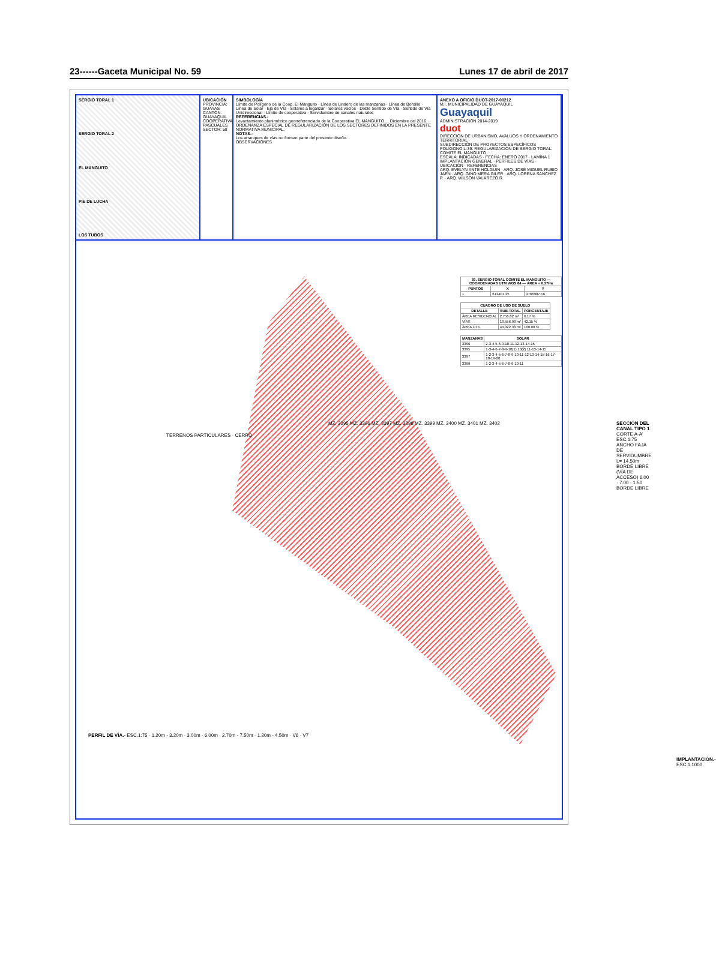23------Gaceta Municipal No. 59 Lunes 17 de abril de 2017
SERGIO TORAL 1
SERGIO TORAL 2
EL MANGUITO
PIE DE LUCHA
LOS TUBOS
UBICACIÓN
PROVINCIA: GUAYAS
CANTÓN: GUAYAQUIL
COOPERATIVA: PASCUALES
SECTOR: 58
SIMBOLOGÍA
Límite de Polígono de la Coop. El Manguito · Línea de Lindero de las manzanas · Línea de Bordillo · Línea de Solar · Eje de Vía · Solares a legalizar · Solares vacíos · Doble Sentido de Vía · Sentido de Vía Unidireccional · Límite de cooperativa · Servidumbre de canales naturales
REFERENCIAS.-
Levantamiento planimétrico georreferenciado de la Cooperativa EL MANGUITO ... Diciembre del 2016.
ORDENANZA ESPECIAL DE REGULARIZACIÓN DE LOS SECTORES DEFINIDOS EN LA PRESENTE NORMATIVA MUNICIPAL.
NOTAS.-
Los arranques de vías no forman parte del presente diseño.
OBSERVACIONES
ANEXO A OFICIO DUOT-2017-00212
M.I. MUNICIPALIDAD DE GUAYAQUIL
Guayaquil
ADMINISTRACIÓN 2014-2019
duot
DIRECCIÓN DE URBANISMO, AVALÚOS Y ORDENAMIENTO TERRITORIAL
SUBDIRECCIÓN DE PROYECTOS ESPECÍFICOS
POLÍGONO L-39: REGULARIZACIÓN DE SERGIO TORAL: COMITÉ EL MANGUITO
ESCALA: INDICADAS · FECHA: ENERO 2017 · LÁMINA 1
IMPLANTACIÓN GENERAL · PERFILES DE VÍAS · UBICACIÓN · REFERENCIAS
ARQ. EVELYN ANTE HOLGUIN · ARQ. JOSÉ MIGUEL RUBIO JAEN · ARQ. GINO MERA GILER · ARQ. LORENA SANCHEZ P. · ARQ. WILSON VALAREZO R.
MZ. 3395 MZ. 3396 MZ. 3397 MZ. 3398 MZ. 3399 MZ. 3400 MZ. 3401 MZ. 3402
TERRENOS PARTICULARES · CERRO
| 39. SERGIO TORAL COMITÉ EL MANGUITO — COORDENADAS UTM WGS 84 — ÁREA = 6.37Ha | | |
| --- | --- | --- |
| PUNTOS | X | Y |
| 1 | 612401.25 | 9766987.16 |
| CUADRO DE USO DE SUELO | | |
| --- | --- | --- |
| DETALLE | SUB-TOTAL | PORCENTAJE |
| ÁREA RESIDENCIAL | 2,756.82 m² | 6.17 % |
| VÍAS | 18,556.98 m² | 42.15 % |
| ÁREA ÚTIL | 44,022.38 m² | 100.00 % |
| MANZANAS | SOLAR |
| --- | --- |
| 3396 | 2-3-4-5-6-9-10-11-12-13-14-15 |
| 3395 | 1-3-4-6-7-8-9-10(1) 10(2) 11-13-14-15 |
| 3397 | 1-2-3-4-5-6-7-8-9-10-11-12-13-14-15-16-17-18-19-20 |
| 3399 | 1-2-3-4-5-6-7-8-9-10-11 |
SECCIÓN DEL CANAL TIPO 1
CORTE A-A' ESC.1:75
ANCHO FAJA DE SERVIDUMBRE L= 14.50m
BORDE LIBRE (VÍA DE ACCESO) 6.00 · 7.00 · 1.50 BORDE LIBRE
PERFIL DE VÍA.- ESC.1:75 · 1.20m - 3.20m · 3.00m · 6.00m · 2.70m - 7.50m · 1.20m - 4.50m · V6 · V7
IMPLANTACIÓN.- ESC.1:1000